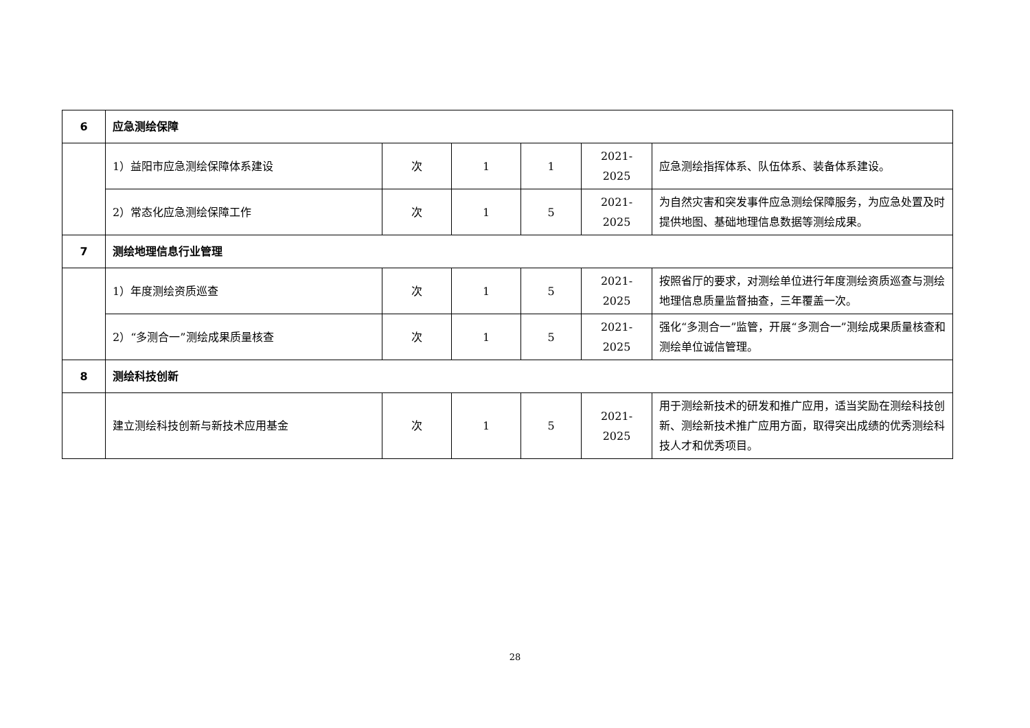| 6 | 应急测绘保障 | | | | | |
| | 1）益阳市应急测绘保障体系建设 | 次 | 1 | 1 | 2021-2025 | 应急测绘指挥体系、队伍体系、装备体系建设。 |
| | 2）常态化应急测绘保障工作 | 次 | 1 | 5 | 2021-2025 | 为自然灾害和突发事件应急测绘保障服务，为应急处置及时提供地图、基础地理信息数据等测绘成果。 |
| 7 | 测绘地理信息行业管理 | | | | | |
| | 1）年度测绘资质巡查 | 次 | 1 | 5 | 2021-2025 | 按照省厅的要求，对测绘单位进行年度测绘资质巡查与测绘地理信息质量监督抽查，三年覆盖一次。 |
| | 2）“多测合一”测绘成果质量核查 | 次 | 1 | 5 | 2021-2025 | 强化“多测合一”监管，开展“多测合一”测绘成果质量核查和测绘单位诚信管理。 |
| 8 | 测绘科技创新 | | | | | |
| | 建立测绘科技创新与新技术应用基金 | 次 | 1 | 5 | 2021-2025 | 用于测绘新技术的研发和推广应用，适当奖励在测绘科技创新、测绘新技术推广应用方面，取得突出成绩的优秀测绘科技人才和优秀项目。 |
28